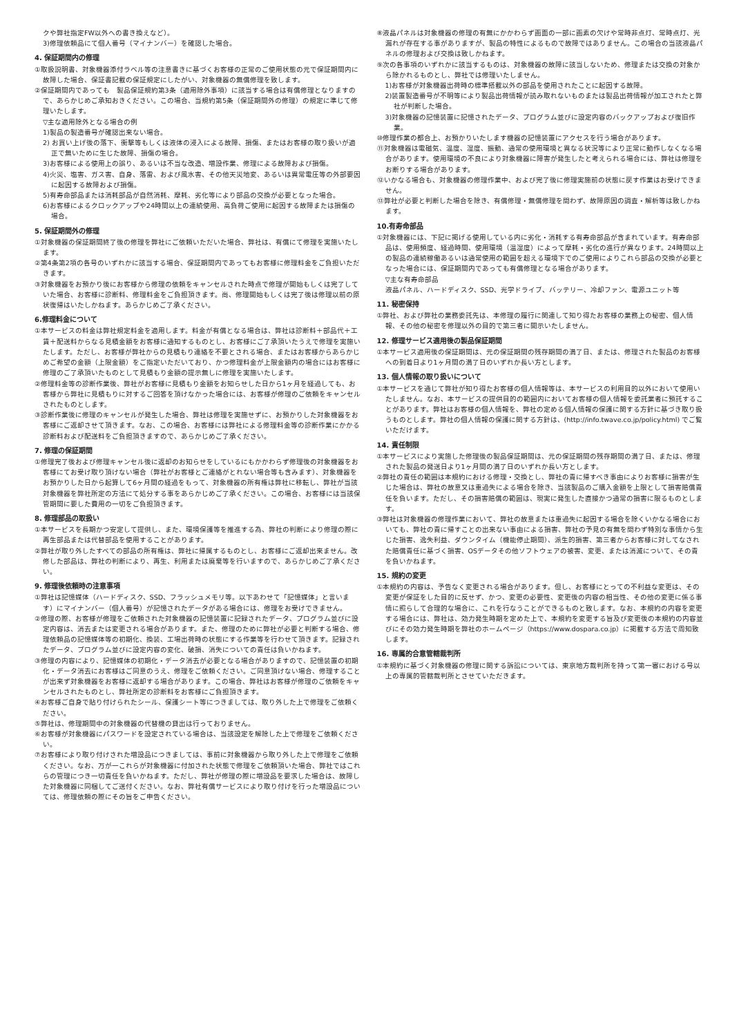クや弊社指定FW以外への書き換えなど）。
3)修理依頼品にて個人番号（マイナンバー）を確認した場合。
4. 保証期間内の修理
①取扱説明書、対象機器添付ラベル等の注意書きに基づくお客様の正常のご使用状態の元で保証期間内に故障した場合、保証書記載の保証規定にしたがい、対象機器の無償修理を致します。
②保証期間内であっても　製品保証規約第3条（適用除外事項）に該当する場合は有償修理となりますので、あらかじめご承知おきください。この場合、当規約第5条（保証期間外の修理）の規定に準じて修理いたします。
▽主な適用除外となる場合の例
1)製品の製造番号が確認出来ない場合。
2) お買い上げ後の落下、衝撃等もしくは液体の浸入による故障、損傷、またはお客様の取り扱いが適正で無いために生じた故障、損傷の場合。
3)お客様による使用上の誤り、あるいは不当な改造、増設作業、修理による故障および損傷。
4)火災、塩害、ガス害、自身、落雷、および風水害、その他天災地変、あるいは異常電圧等の外部要因に起因する故障および損傷。
5)有寿命部品または消耗部品が自然消耗、摩耗、劣化等により部品の交換が必要となった場合。
6)お客様によるクロックアップや24時間以上の連続使用、高負荷ご使用に起因する故障または損傷の場合。
5. 保証期間外の修理
①対象機器の保証期間終了後の修理を弊社にご依頼いただいた場合、弊社は、有償にて修理を実施いたします。
②第4条第2項の各号のいずれかに該当する場合、保証期間内であってもお客様に修理料金をご負担いただきます。
③対象機器をお預かり後にお客様から修理の依頼をキャンセルされた時点で修理が開始もしくは完了していた場合、お客様に診断料、修理料金をご負担頂きます。尚、修理開始もしくは完了後は修理以前の原状復帰はいたしかねます。あらかじめご了承ください。
6.修理料金について
①本サービスの料金は弊社規定料金を適用します。料金が有償となる場合は、弊社は診断料＋部品代＋工賃＋配送料からなる見積金額をお客様に通知するものとし、お客様にご了承頂いたうえで修理を実施いたします。ただし、お客様が弊社からの見積もり連絡を不要とされる場合、またはお客様からあらかじめご希望の金額（上限金額）をご指定いただいており、かつ修理料金が上限金額内の場合にはお客様に修理のご了承頂いたものとして見積もり金額の提示無しに修理を実施いたします。
②修理料金等の診断作業後、弊社がお客様に見積もり金額をお知らせした日から1ヶ月を経過しても、お客様から弊社に見積もりに対するご回答を頂けなかった場合には、お客様が修理のご依頼をキャンセルされたものとします。
③診断作業後に修理のキャンセルが発生した場合、弊社は修理を実施せずに、お預かりした対象機器をお客様にご返却させて頂きます。なお、この場合、お客様には弊社による修理料金等の診断作業にかかる診断料および配送料をご負担頂きますので、あらかじめご了承ください。
7. 修理の保証期間
①修理完了後および修理キャンセル後に返却のお知らせをしているにもかかわらず修理後の対象機器をお客様にてお受け取り頂けない場合（弊社がお客様とご連絡がとれない場合等も含みます）、対象機器をお預かりした日から起算して6ヶ月間の経過をもって、対象機器の所有権は弊社に移転し、弊社が当該対象機器を弊社所定の方法にて処分する事をあらかじめご了承ください。この場合、お客様には当該保管期間に要した費用の一切をご負担頂きます。
8. 修理部品の取扱い
①本サービスを長期かつ安定して提供し、また、環境保護等を推進する為、弊社の判断により修理の際に再生部品または代替部品を使用することがあります。
②弊社が取り外したすべての部品の所有権は、弊社に帰属するものとし、お客様にご返却出来ません。改修した部品は、弊社の判断により、再生、利用または廃棄等を行いますので、あらかじめご了承ください。
9. 修理後依頼時の注意事項
①弊社は記憶媒体（ハードディスク、SSD、フラッシュメモリ等。以下あわせて「記憶媒体」と言います）にマイナンバー（個人番号）が記憶されたデータがある場合には、修理をお受けできません。
②修理の際、お客様が修理をご依頼された対象機器の記憶装置に記録されたデータ、プログラム並びに設定内容は、消去または変更される場合があります。また、修理のために弊社が必要と判断する場合、修理依頼品の記憶媒体等の初期化、換装、工場出荷時の状態にする作業等を行わせて頂きます。記録されたデータ、プログラム並びに設定内容の変化、破損、消失についての責任は負いかねます。
③修理の内容により、記憶媒体の初期化・データ消去が必要となる場合がありますので、記憶装置の初期化・データ消去にお客様はご同意のうえ、修理をご依頼ください。ご同意頂けない場合、修理することが出来ず対象機器をお客様に返却する場合があります。この場合、弊社はお客様が修理のご依頼をキャンセルされたものとし、弊社所定の診断料をお客様にご負担頂きます。
④お客様ご自身で貼り付けられたシール、保護シート等につきましては、取り外した上で修理をご依頼ください。
⑤弊社は、修理期間中の対象機器の代替機の貸出は行っておりません。
⑥お客様が対象機器にパスワードを設定されている場合は、当該設定を解除した上で修理をご依頼ください。
⑦お客様により取り付けされた増設品につきましては、事前に対象機器から取り外した上で修理をご依頼ください。なお、万が一これらが対象機器に付加された状態で修理をご依頼頂いた場合、弊社ではこれらの管理につき一切責任を負いかねます。ただし、弊社が修理の際に増設品を要求した場合は、故障した対象機器に同梱してご送付ください。なお、弊社有償サービスにより取り付けを行った増設品については、修理依頼の際にその旨をご申告ください。
⑧液晶パネルは対象機器の修理の有無にかかわらず画面の一部に画素の欠けや常時非点灯、常時点灯、光漏れが存在する事がありますが、製品の特性によるもので故障ではありません。この場合の当該液晶パネルの修理および交換は致しかねます。
⑨次の各事項のいずれかに該当するものは、対象機器の故障に該当しないため、修理または交換の対象から除かれるものとし、弊社では修理いたしません。
1)お客様が対象機器出荷時の標準搭載以外の部品を使用されたことに起因する故障。
2)装置製造番号が不明等により製品出荷情報が読み取れないものまたは製品出荷情報が加工されたと弊社が判断した場合。
3)対象機器の記憶装置に記憶されたデータ、プログラム並びに設定内容のバックアップおよび復旧作業。
⑩修理作業の都合上、お預かりいたします機器の記憶装置にアクセスを行う場合があります。
⑪対象機器は電磁気、温度、湿度、振動、通常の使用環境と異なる状況等により正常に動作しなくなる場合があります。使用環境の不良により対象機器に障害が発生したと考えられる場合には、弊社は修理をお断りする場合があります。
⑫いかなる場合も、対象機器の修理作業中、および完了後に修理実施前の状態に戻す作業はお受けできません。
⑬弊社が必要と判断した場合を除き、有償修理・無償修理を問わず、故障原因の調査・解析等は致しかねます。
10.有寿命部品
①対象機器には、下記に掲げる使用している内に劣化・消耗する有寿命部品が含まれています。有寿命部品は、使用頻度、経過時間、使用環境（温湿度）によって摩耗・劣化の進行が異なります。24時間以上の製品の連続稼働あるいは通常使用の範囲を超える環境下でのご使用によりこれら部品の交換が必要となった場合には、保証期間内であっても有償修理となる場合があります。
▽主な有寿命部品
液晶パネル、ハードディスク、SSD、光学ドライブ、バッテリー、冷却ファン、電源ユニット等
11. 秘密保持
①弊社、および弊社の業務委託先は、本修理の履行に関連して知り得たお客様の業務上の秘密、個人情報、その他の秘密を修理以外の目的で第三者に開示いたしません。
12. 修理サービス適用後の製品保証期間
①本サービス適用後の保証期間は、元の保証期間の残存期間の満了日、または、修理された製品のお客様への到着日より1ヶ月間の満了日のいずれか長い方とします。
13. 個人情報の取り扱いについて
①本サービスを通じて弊社が知り得たお客様の個人情報等は、本サービスの利用目的以外において使用いたしません。なお、本サービスの提供目的の範囲内においてお客様の個人情報を委託業者に預託することがあります。弊社はお客様の個人情報を、弊社の定める個人情報の保護に関する方針に基づき取り扱うものとします。弊社の個人情報の保護に関する方針は、(http://info.twave.co.jp/policy.html) でご覧いただけます。
14. 責任制限
①本サービスにより実施した修理後の製品保証期間は、元の保証期間の残存期間の満了日、または、修理された製品の発送日より1ヶ月間の満了日のいずれか長い方とします。
②弊社の責任の範囲は本規約における修理・交換とし、弊社の責に帰すべき事由によりお客様に損害が生じた場合は、弊社の故意又は重過失による場合を除き、当該製品のご購入金額を上限として損害賠償責任を負います。ただし、その損害賠償の範囲は、現実に発生した直接かつ通常の損害に限るものとします。
③弊社は対象機器の修理作業において、弊社の故意または重過失に起因する場合を除くいかなる場合においても、弊社の責に帰すことの出来ない事由による損害、弊社の予見の有無を問わず特別な事情から生じた損害、逸失利益、ダウンタイム（機能停止期間）、派生的損害、第三者からお客様に対してなされた賠償責任に基づく損害、OSデータその他ソフトウェアの被害、変更、または消滅について、その責を負いかねます。
15. 規約の変更
①本規約の内容は、予告なく変更される場合があります。但し、お客様にとっての不利益な変更は、その変更が保証をした目的に反せず、かつ、変更の必要性、変更後の内容の相当性、その他の変更に係る事情に照らして合理的な場合に、これを行なうことができるものと致します。なお、本規約の内容を変更する場合には、弊社は、効力発生時期を定めた上で、本規約を変更する旨及び変更後の本規約の内容並びにその効力発生時期を弊社のホームページ（https://www.dospara.co.jp）に掲載する方法で周知致します。
16. 専属的合意管轄裁判所
①本規約に基づく対象機器の修理に関する訴訟については、東京地方裁判所を持って第一審における号以上の専属的管轄裁判所とさせていただきます。